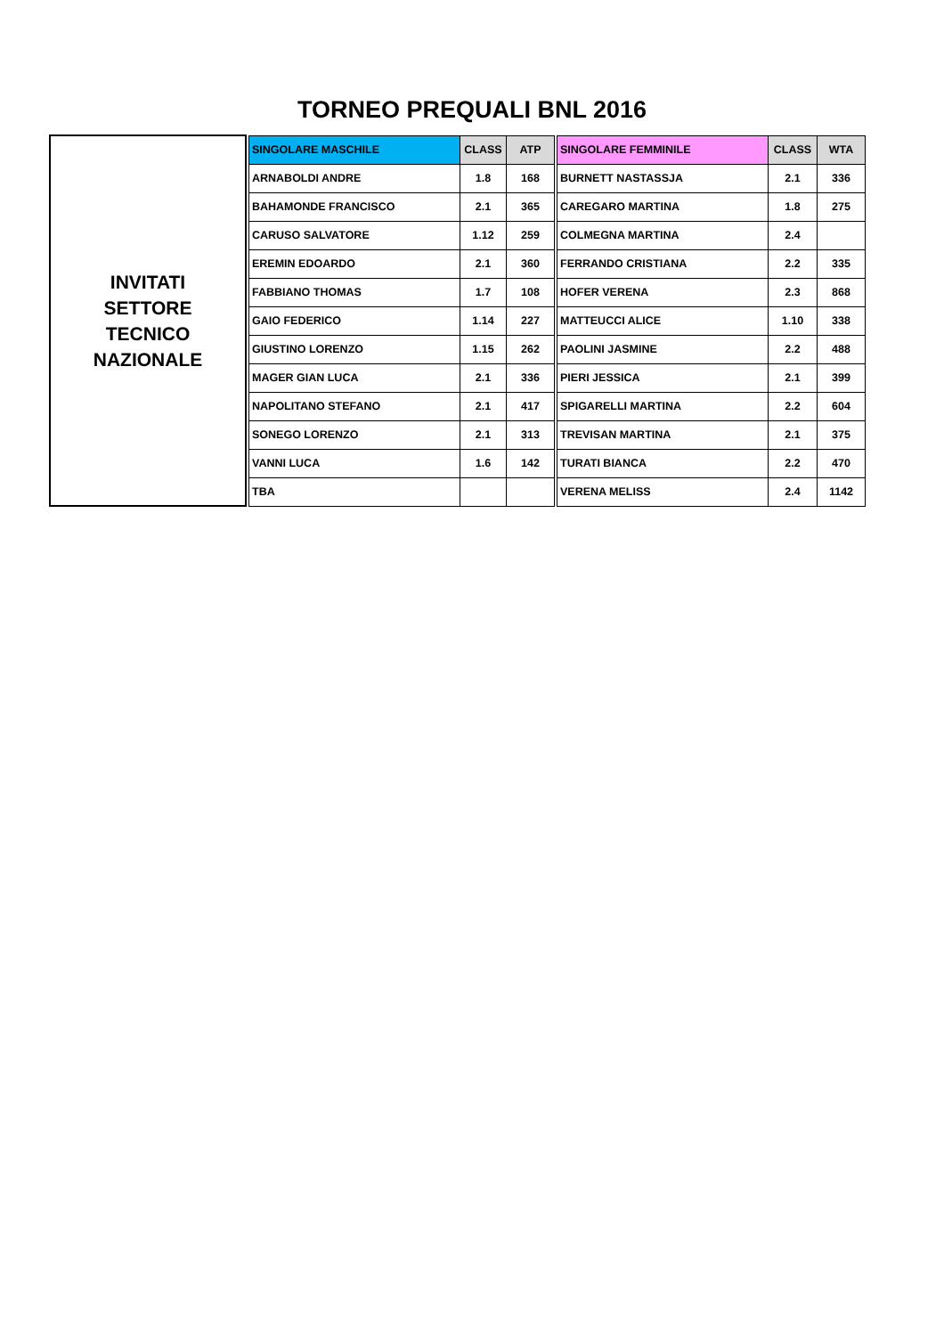TORNEO PREQUALI BNL 2016
| INVITATI SETTORE TECNICO NAZIONALE | | SINGOLARE MASCHILE | CLASS | ATP | | SINGOLARE FEMMINILE | CLASS | WTA |
| | | ARNABOLDI ANDRE | 1.8 | 168 | | BURNETT NASTASSJA | 2.1 | 336 |
| | | BAHAMONDE FRANCISCO | 2.1 | 365 | | CAREGARO MARTINA | 1.8 | 275 |
| | | CARUSO SALVATORE | 1.12 | 259 | | COLMEGNA MARTINA | 2.4 | |
| | | EREMIN EDOARDO | 2.1 | 360 | | FERRANDO CRISTIANA | 2.2 | 335 |
| | | FABBIANO THOMAS | 1.7 | 108 | | HOFER VERENA | 2.3 | 868 |
| | | GAIO FEDERICO | 1.14 | 227 | | MATTEUCCI ALICE | 1.10 | 338 |
| | | GIUSTINO LORENZO | 1.15 | 262 | | PAOLINI JASMINE | 2.2 | 488 |
| | | MAGER GIAN LUCA | 2.1 | 336 | | PIERI JESSICA | 2.1 | 399 |
| | | NAPOLITANO STEFANO | 2.1 | 417 | | SPIGARELLI MARTINA | 2.2 | 604 |
| | | SONEGO LORENZO | 2.1 | 313 | | TREVISAN MARTINA | 2.1 | 375 |
| | | VANNI LUCA | 1.6 | 142 | | TURATI BIANCA | 2.2 | 470 |
| | | TBA | | | | VERENA MELISS | 2.4 | 1142 |